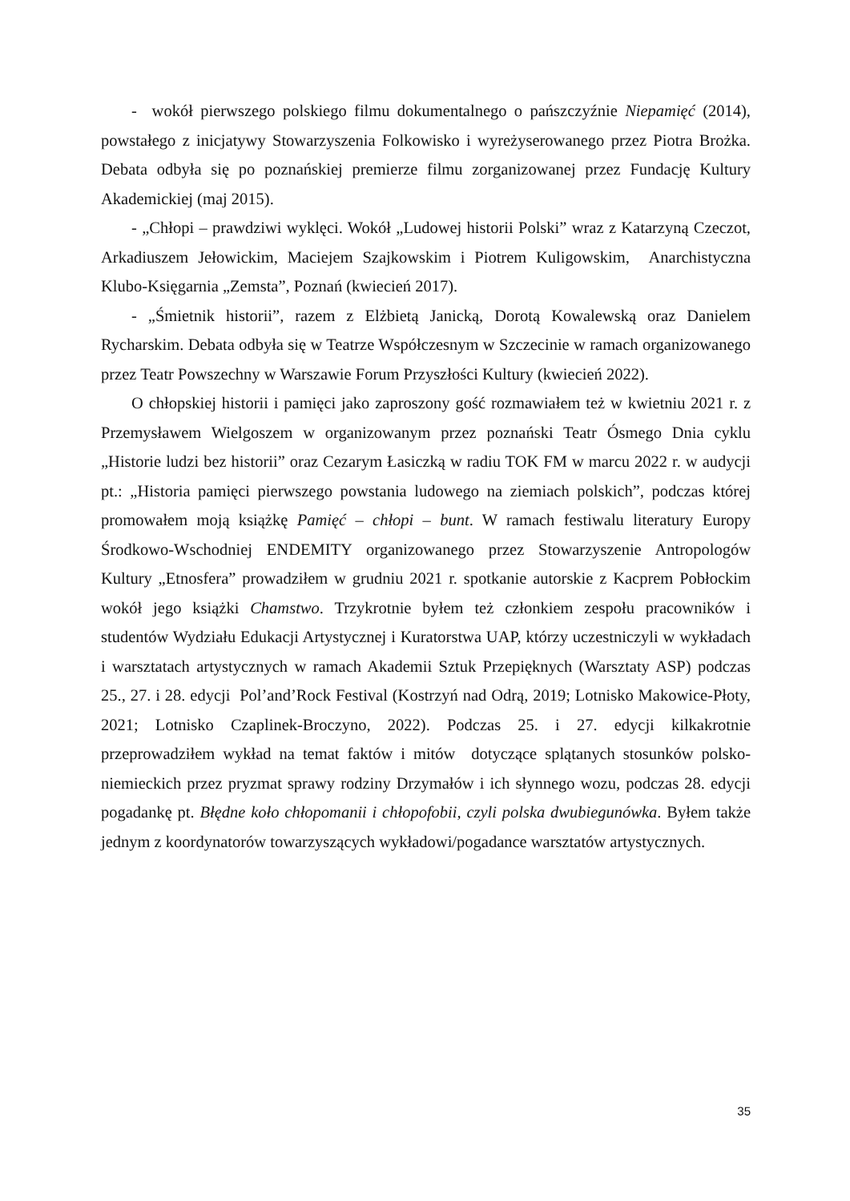- wokół pierwszego polskiego filmu dokumentalnego o pańszczyźnie Niepamięć (2014), powstałego z inicjatywy Stowarzyszenia Folkowisko i wyreżyserowanego przez Piotra Brożka. Debata odbyła się po poznańskiej premierze filmu zorganizowanej przez Fundację Kultury Akademickiej (maj 2015).
- „Chłopi – prawdziwi wyklęci. Wokół „Ludowej historii Polski” wraz z Katarzyną Czeczot, Arkadiuszem Jełowickim, Maciejem Szajkowskim i Piotrem Kuligowskim, Anarchistyczna Klubo-Księgarnia „Zemsta”, Poznań (kwiecień 2017).
- „Śmietnik historii”, razem z Elżbietą Janicką, Dorotą Kowalewską oraz Danielem Rycharskim. Debata odbyła się w Teatrze Współczesnym w Szczecinie w ramach organizowanego przez Teatr Powszechny w Warszawie Forum Przyszłości Kultury (kwiecień 2022).
O chłopskiej historii i pamięci jako zaproszony gość rozmawiałem też w kwietniu 2021 r. z Przemysławem Wielgoszem w organizowanym przez poznański Teatr Ósmego Dnia cyklu „Historie ludzi bez historii” oraz Cezarym Łasiczką w radiu TOK FM w marcu 2022 r. w audycji pt.: „Historia pamięci pierwszego powstania ludowego na ziemiach polskich”, podczas której promowałem moją książkę Pamięć – chłopi – bunt. W ramach festiwalu literatury Europy Środkowo-Wschodniej ENDEMITY organizowanego przez Stowarzyszenie Antropologów Kultury „Etnosfera” prowadziłem w grudniu 2021 r. spotkanie autorskie z Kacprem Pobłockim wokół jego książki Chamstwo. Trzykrotnie byłem też członkiem zespołu pracowników i studentów Wydziału Edukacji Artystycznej i Kuratorstwa UAP, którzy uczestniczyli w wykładach i warsztatach artystycznych w ramach Akademii Sztuk Przepięknych (Warsztaty ASP) podczas 25., 27. i 28. edycji Pol’and’Rock Festival (Kostrzyń nad Odrą, 2019; Lotnisko Makowice-Płoty, 2021; Lotnisko Czaplinek-Broczyno, 2022). Podczas 25. i 27. edycji kilkakrotnie przeprowadziłem wykład na temat faktów i mitów dotyczące splątanych stosunków polsko-niemieckich przez pryzmat sprawy rodziny Drzymałów i ich słynnego wozu, podczas 28. edycji pogadankę pt. Błędne koło chłopomanii i chłopofobii, czyli polska dwubiegunówka. Byłem także jednym z koordynatorów towarzyszących wykładowi/pogadance warsztatów artystycznych.
35